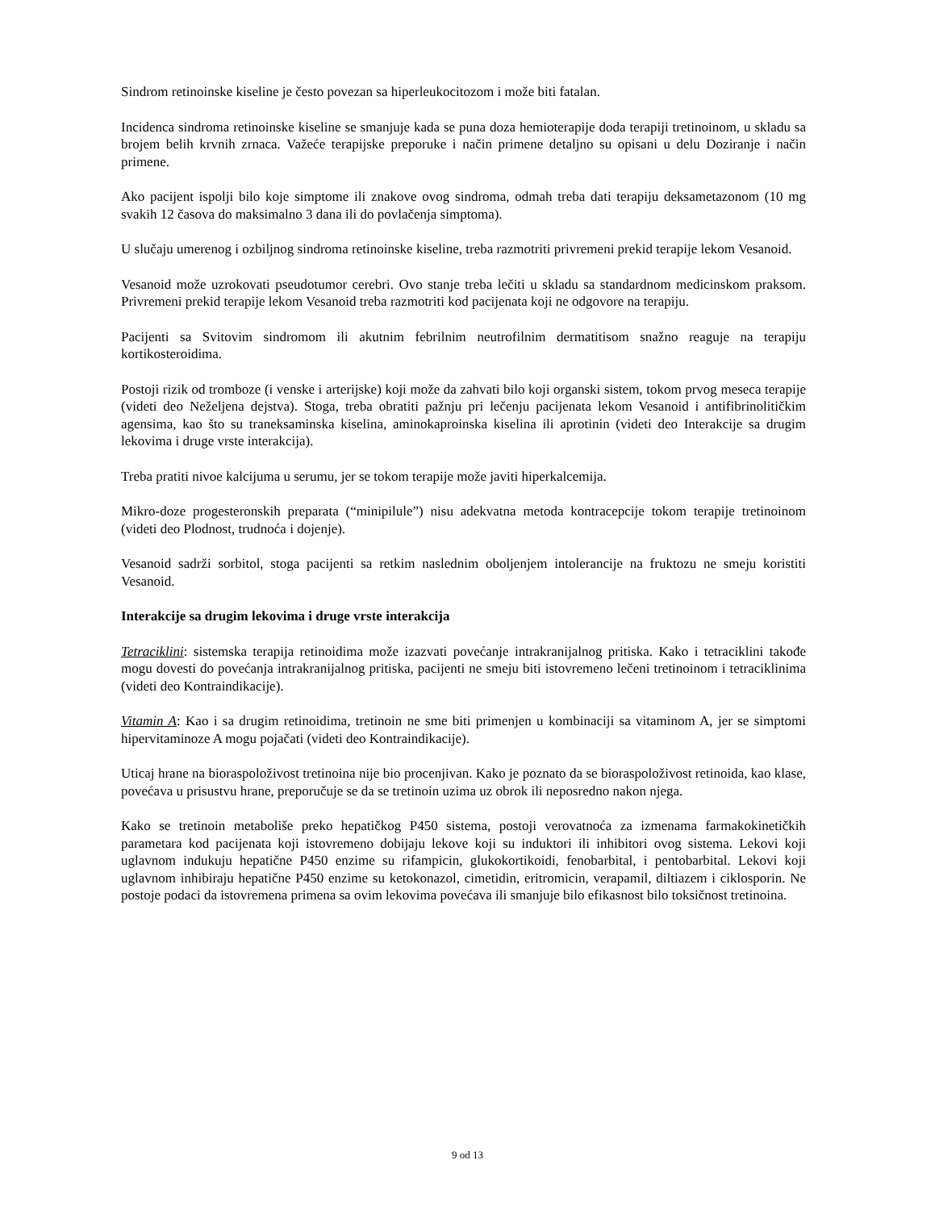Sindrom retinoinske kiseline je često povezan sa hiperleukocitozom i može biti fatalan.
Incidenca sindroma retinoinske kiseline se smanjuje kada se puna doza hemioterapije doda terapiji tretinoinom, u skladu sa brojem belih krvnih zrnaca. Važeće terapijske preporuke i način primene detaljno su opisani u delu Doziranje i način primene.
Ako pacijent ispolji bilo koje simptome ili znakove ovog sindroma, odmah treba dati terapiju deksametazonom (10 mg svakih 12 časova do maksimalno 3 dana ili do povlačenja simptoma).
U slučaju umerenog i ozbiljnog sindroma retinoinske kiseline, treba razmotriti privremeni prekid terapije lekom Vesanoid.
Vesanoid može uzrokovati pseudotumor cerebri. Ovo stanje treba lečiti u skladu sa standardnom medicinskom praksom. Privremeni prekid terapije lekom Vesanoid treba razmotriti kod pacijenata koji ne odgovore na terapiju.
Pacijenti sa Svitovim sindromom ili akutnim febrilnim neutrofilnim dermatitisom snažno reaguje na terapiju kortikosteroidima.
Postoji rizik od tromboze (i venske i arterijske) koji može da zahvati bilo koji organski sistem, tokom prvog meseca terapije (videti deo Neželjena dejstva). Stoga, treba obratiti pažnju pri lečenju pacijenata lekom Vesanoid i antifibrinolitičkim agensima, kao što su traneksaminska kiselina, aminokaproinska kiselina ili aprotinin (videti deo Interakcije sa drugim lekovima i druge vrste interakcija).
Treba pratiti nivoe kalcijuma u serumu, jer se tokom terapije može javiti hiperkalcemija.
Mikro-doze progesteronskih preparata (“minipilule”) nisu adekvatna metoda kontracepcije tokom terapije tretinoinom (videti deo Plodnost, trudnoća i dojenje).
Vesanoid sadrži sorbitol, stoga pacijenti sa retkim naslednim oboljenjem intolerancije na fruktozu ne smeju koristiti Vesanoid.
Interakcije sa drugim lekovima i druge vrste interakcija
Tetraciklini: sistemska terapija retinoidima može izazvati povećanje intrakranijalnog pritiska. Kako i tetraciklini takođe mogu dovesti do povećanja intrakranijalnog pritiska, pacijenti ne smeju biti istovremeno lečeni tretinoinom i tetraciklinima (videti deo Kontraindikacije).
Vitamin A: Kao i sa drugim retinoidima, tretinoin ne sme biti primenjen u kombinaciji sa vitaminom A, jer se simptomi hipervitaminoze A mogu pojačati (videti deo Kontraindikacije).
Uticaj hrane na bioraspoloživost tretinoina nije bio procenjivan. Kako je poznato da se bioraspoloživost retinoida, kao klase, povećava u prisustvu hrane, preporučuje se da se tretinoin uzima uz obrok ili neposredno nakon njega.
Kako se tretinoin metaboliše preko hepatičkog P450 sistema, postoji verovatnoća za izmenama farmakokinetičkih parametara kod pacijenata koji istovremeno dobijaju lekove koji su induktori ili inhibitori ovog sistema. Lekovi koji uglavnom indukuju hepatične P450 enzime su rifampicin, glukokortikoidi, fenobarbital, i pentobarbital. Lekovi koji uglavnom inhibiraju hepatične P450 enzime su ketokonazol, cimetidin, eritromicin, verapamil, diltiazem i ciklosporin. Ne postoje podaci da istovremena primena sa ovim lekovima povećava ili smanjuje bilo efikasnost bilo toksičnost tretinoina.
9 od 13